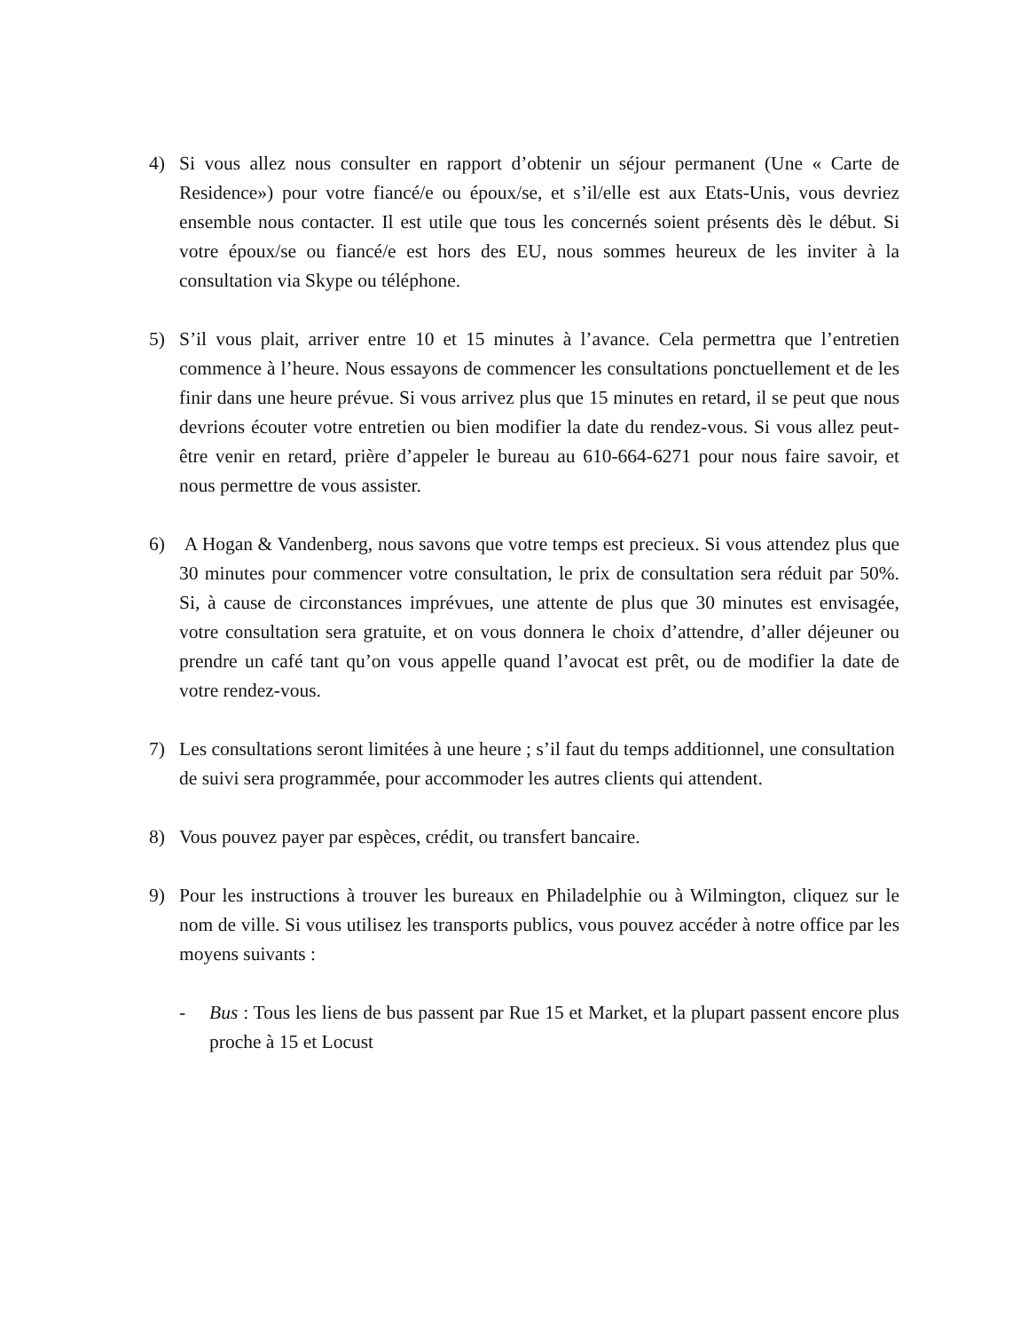4) Si vous allez nous consulter en rapport d’obtenir un séjour permanent (Une « Carte de Residence») pour votre fiancé/e ou époux/se, et s’il/elle est aux Etats-Unis, vous devriez ensemble nous contacter. Il est utile que tous les concernés soient présents dès le début. Si votre époux/se ou fiancé/e est hors des EU, nous sommes heureux de les inviter à la consultation via Skype ou téléphone.
5) S’il vous plait, arriver entre 10 et 15 minutes à l’avance. Cela permettra que l’entretien commence à l’heure. Nous essayons de commencer les consultations ponctuellement et de les finir dans une heure prévue. Si vous arrivez plus que 15 minutes en retard, il se peut que nous devrions écouter votre entretien ou bien modifier la date du rendez-vous. Si vous allez peut-être venir en retard, prière d’appeler le bureau au 610-664-6271 pour nous faire savoir, et nous permettre de vous assister.
6) A Hogan & Vandenberg, nous savons que votre temps est precieux. Si vous attendez plus que 30 minutes pour commencer votre consultation, le prix de consultation sera réduit par 50%. Si, à cause de circonstances imprévues, une attente de plus que 30 minutes est envisagée, votre consultation sera gratuite, et on vous donnera le choix d’attendre, d’aller déjeuner ou prendre un café tant qu’on vous appelle quand l’avocat est prêt, ou de modifier la date de votre rendez-vous.
7) Les consultations seront limitées à une heure ; s’il faut du temps additionnel, une consultation de suivi sera programmée, pour accommoder les autres clients qui attendent.
8) Vous pouvez payer par espèces, crédit, ou transfert bancaire.
9) Pour les instructions à trouver les bureaux en Philadelphie ou à Wilmington, cliquez sur le nom de ville. Si vous utilisez les transports publics, vous pouvez accéder à notre office par les moyens suivants :
- Bus : Tous les liens de bus passent par Rue 15 et Market, et la plupart passent encore plus proche à 15 et Locust